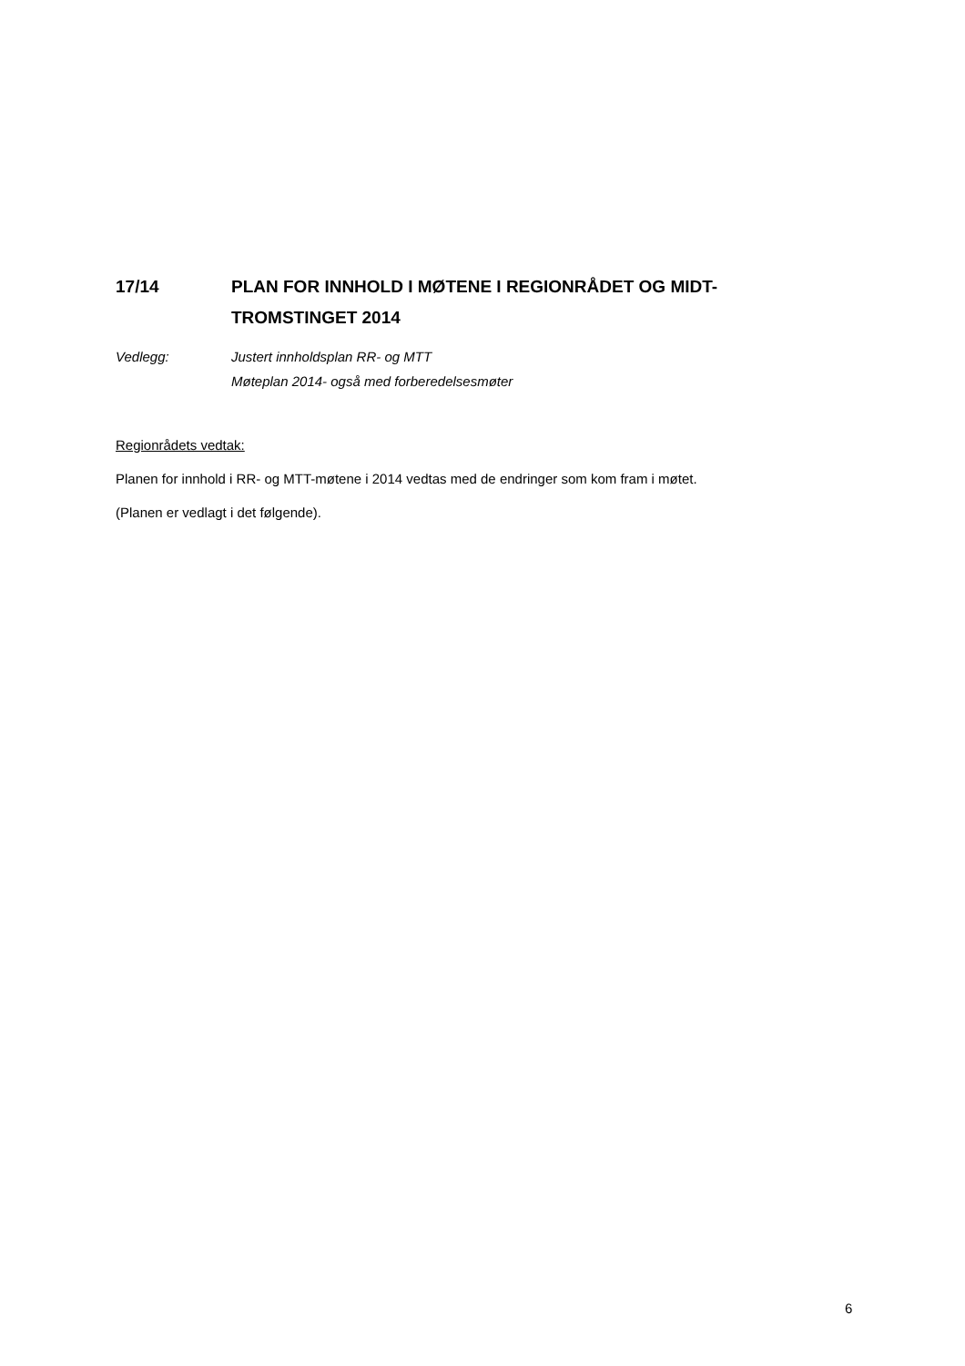17/14 PLAN FOR INNHOLD I MØTENE I REGIONRÅDET OG MIDT-
TROMSTINGET 2014
Vedlegg: Justert innholdsplan RR- og MTT
Møteplan 2014- også med forberedelsesmøter
Regionrådets vedtak:
Planen for innhold i RR- og MTT-møtene i 2014 vedtas med de endringer som kom fram i møtet.
(Planen er vedlagt i det følgende).
6